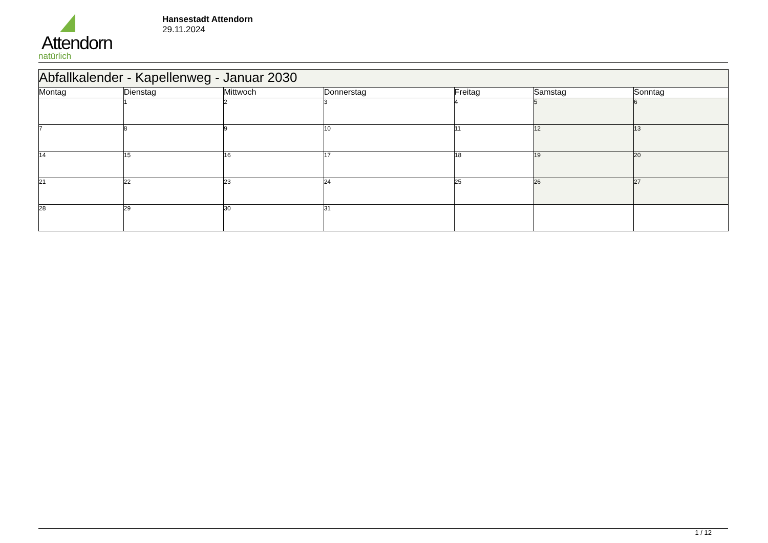Attendorn
natürlich
Hansestadt Attendorn
29.11.2024
| Abfallkalender - Kapellenweg - Januar 2030 | | | | | | |
| Montag | Dienstag | Mittwoch | Donnerstag | Freitag | Samstag | Sonntag |
| | 1 | 2 | 3 | 4 | 5 | 6 |
| 7 | 8 | 9 | 10 | 11 | 12 | 13 |
| 14 | 15 | 16 | 17 | 18 | 19 | 20 |
| 21 | 22 | 23 | 24 | 25 | 26 | 27 |
| 28 | 29 | 30 | 31 | | | |
1 / 12